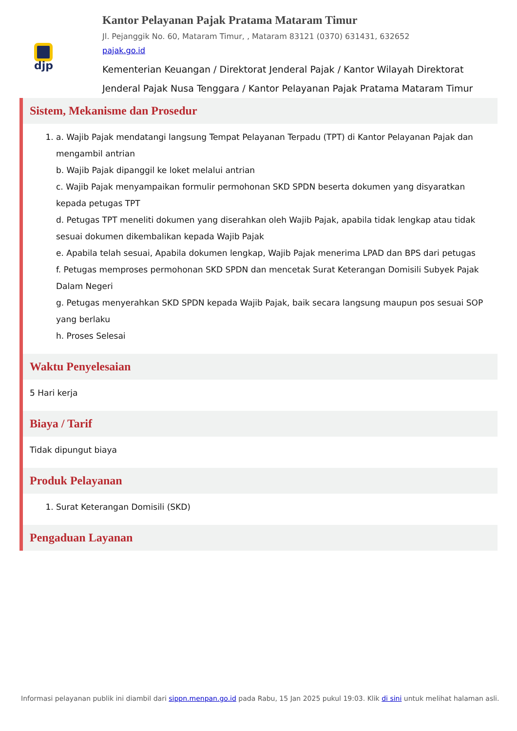djp
Kantor Pelayanan Pajak Pratama Mataram Timur
Jl. Pejanggik No. 60, Mataram Timur, , Mataram 83121 (0370) 631431, 632652
pajak.go.id
Kementerian Keuangan / Direktorat Jenderal Pajak / Kantor Wilayah Direktorat Jenderal Pajak Nusa Tenggara / Kantor Pelayanan Pajak Pratama Mataram Timur
Sistem, Mekanisme dan Prosedur
1. a. Wajib Pajak mendatangi langsung Tempat Pelayanan Terpadu (TPT) di Kantor Pelayanan Pajak dan mengambil antrian
b. Wajib Pajak dipanggil ke loket melalui antrian
c. Wajib Pajak menyampaikan formulir permohonan SKD SPDN beserta dokumen yang disyaratkan kepada petugas TPT
d. Petugas TPT meneliti dokumen yang diserahkan oleh Wajib Pajak, apabila tidak lengkap atau tidak sesuai dokumen dikembalikan kepada Wajib Pajak
e. Apabila telah sesuai, Apabila dokumen lengkap, Wajib Pajak menerima LPAD dan BPS dari petugas
f. Petugas memproses permohonan SKD SPDN dan mencetak Surat Keterangan Domisili Subyek Pajak Dalam Negeri
g. Petugas menyerahkan SKD SPDN kepada Wajib Pajak, baik secara langsung maupun pos sesuai SOP yang berlaku
h. Proses Selesai
Waktu Penyelesaian
5 Hari kerja
Biaya / Tarif
Tidak dipungut biaya
Produk Pelayanan
1. Surat Keterangan Domisili (SKD)
Pengaduan Layanan
Informasi pelayanan publik ini diambil dari sippn.menpan.go.id pada Rabu, 15 Jan 2025 pukul 19:03. Klik di sini untuk melihat halaman asli.